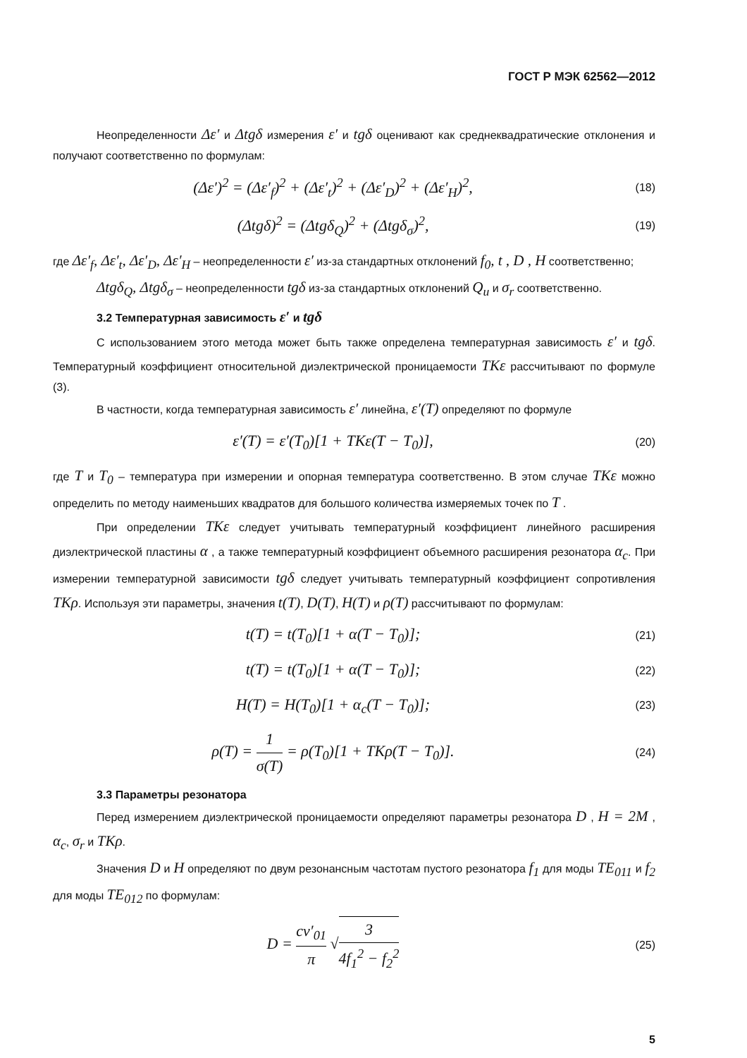ГОСТ Р МЭК 62562—2012
Неопределенности Δε′ и Δtgδ измерения ε′ и tgδ оценивают как среднеквадратические отклонения и получают соответственно по формулам:
(Δε′)<sup>2</sup> = (Δε′<sub>f</sub>)<sup>2</sup> + (Δε′<sub>t</sub>)<sup>2</sup> + (Δε′<sub>D</sub>)<sup>2</sup> + (Δε′<sub>H</sub>)<sup>2</sup>,
(18)
(Δtgδ)<sup>2</sup> = (Δtgδ<sub>Q</sub>)<sup>2</sup> + (Δtgδ<sub>σ</sub>)<sup>2</sup>,
(19)
где Δε′<sub>f</sub>, Δε′<sub>t</sub>, Δε′<sub>D</sub>, Δε′<sub>H</sub> – неопределенности ε′ из-за стандартных отклонений f<sub>0</sub>, t , D , H соответственно;
Δtgδ<sub>Q</sub>, Δtgδ<sub>σ</sub> – неопределенности tgδ из-за стандартных отклонений Q<sub>u</sub> и σ<sub>r</sub> соответственно.
3.2 Температурная зависимость ε′ и tgδ
С использованием этого метода может быть также определена температурная зависимость ε′ и tgδ. Температурный коэффициент относительной диэлектрической проницаемости TKε рассчитывают по формуле (3).
В частности, когда температурная зависимость ε′ линейна, ε′(T) определяют по формуле
ε′(T) = ε′(T<sub>0</sub>)[1 + TKε(T − T<sub>0</sub>)],
(20)
где T и T<sub>0</sub> – температура при измерении и опорная температура соответственно. В этом случае TKε можно определить по методу наименьших квадратов для большого количества измеряемых точек по T .
При определении TKε следует учитывать температурный коэффициент линейного расширения диэлектрической пластины α , а также температурный коэффициент объемного расширения резонатора α<sub>c</sub>. При измерении температурной зависимости tgδ следует учитывать температурный коэффициент сопротивления TKρ. Используя эти параметры, значения t(T), D(T), H(T) и ρ(T) рассчитывают по формулам:
t(T) = t(T<sub>0</sub>)[1 + α(T − T<sub>0</sub>)];
(21)
t(T) = t(T<sub>0</sub>)[1 + α(T − T<sub>0</sub>)];
(22)
H(T) = H(T<sub>0</sub>)[1 + α<sub>c</sub>(T − T<sub>0</sub>)];
(23)
ρ(T) = 1 σ(T) = ρ(T<sub>0</sub>)[1 + TKρ(T − T<sub>0</sub>)].
(24)
3.3 Параметры резонатора
Перед измерением диэлектрической проницаемости определяют параметры резонатора D , H = 2M , α<sub>c</sub>, σ<sub>r</sub> и TKρ.
Значения D и H определяют по двум резонансным частотам пустого резонатора f<sub>1</sub> для моды TE<sub>011</sub> и f<sub>2</sub> для моды TE<sub>012</sub> по формулам:
D = cν′<sub>01</sub> π √3 4f<sub>1</sub><sup>2</sup> − f<sub>2</sub><sup>2</sup>
(25)
5